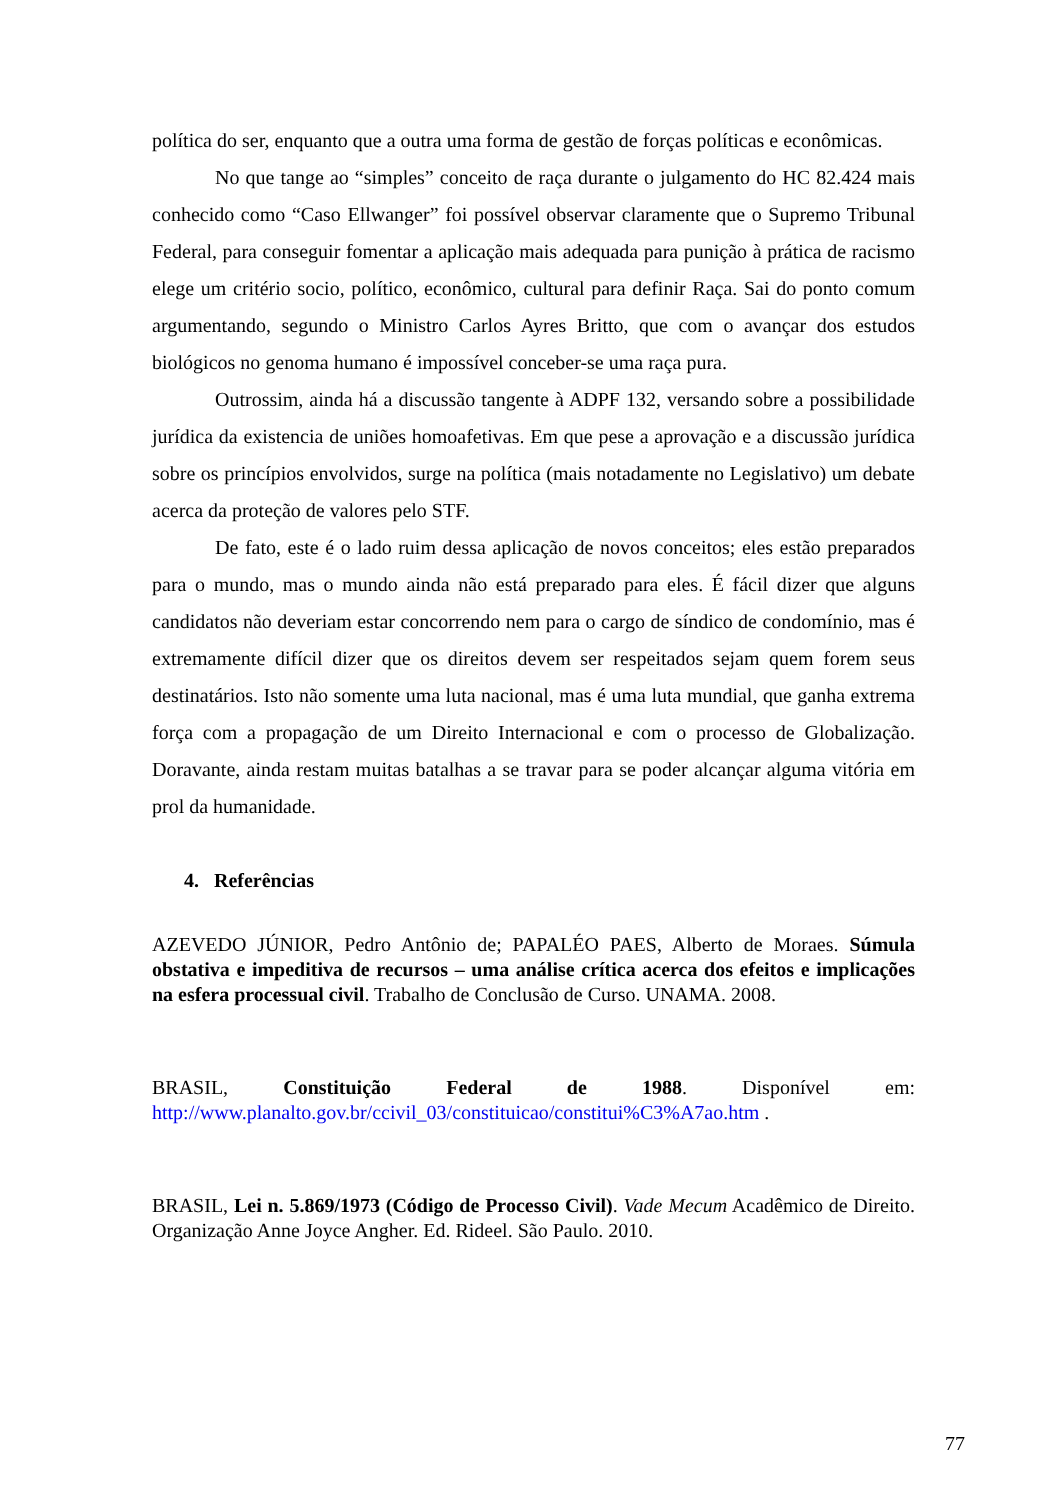política do ser, enquanto que a outra uma forma de gestão de forças políticas e econômicas.
No que tange ao “simples” conceito de raça durante o julgamento do HC 82.424 mais conhecido como “Caso Ellwanger” foi possível observar claramente que o Supremo Tribunal Federal, para conseguir fomentar a aplicação mais adequada para punição à prática de racismo elege um critério socio, político, econômico, cultural para definir Raça. Sai do ponto comum argumentando, segundo o Ministro Carlos Ayres Britto, que com o avançar dos estudos biológicos no genoma humano é impossível conceber-se uma raça pura.
Outrossim, ainda há a discussão tangente à ADPF 132, versando sobre a possibilidade jurídica da existencia de uniões homoafetivas. Em que pese a aprovação e a discussão jurídica sobre os princípios envolvidos, surge na política (mais notadamente no Legislativo) um debate acerca da proteção de valores pelo STF.
De fato, este é o lado ruim dessa aplicação de novos conceitos; eles estão preparados para o mundo, mas o mundo ainda não está preparado para eles. É fácil dizer que alguns candidatos não deveriam estar concorrendo nem para o cargo de síndico de condomínio, mas é extremamente difícil dizer que os direitos devem ser respeitados sejam quem forem seus destinatários. Isto não somente uma luta nacional, mas é uma luta mundial, que ganha extrema força com a propagação de um Direito Internacional e com o processo de Globalização. Doravante, ainda restam muitas batalhas a se travar para se poder alcançar alguma vitória em prol da humanidade.
4. Referências
AZEVEDO JÚNIOR, Pedro Antônio de; PAPALÉO PAES, Alberto de Moraes. Súmula obstativa e impeditiva de recursos – uma análise crítica acerca dos efeitos e implicações na esfera processual civil. Trabalho de Conclusão de Curso. UNAMA. 2008.
BRASIL, Constituição Federal de 1988. Disponível em:
http://www.planalto.gov.br/ccivil_03/constituicao/constitui%C3%A7ao.htm .
BRASIL, Lei n. 5.869/1973 (Código de Processo Civil). Vade Mecum Acadêmico de Direito. Organização Anne Joyce Angher. Ed. Rideel. São Paulo. 2010.
77